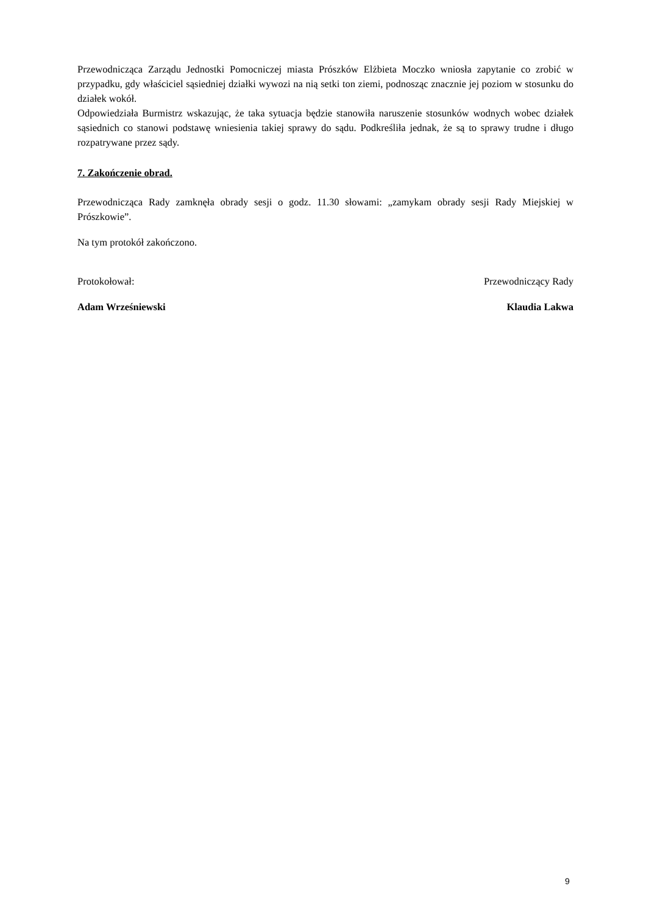Przewodnicząca Zarządu Jednostki Pomocniczej miasta Prószków Elżbieta Moczko wniosła zapytanie co zrobić w przypadku, gdy właściciel sąsiedniej działki wywozi na nią setki ton ziemi, podnosząc znacznie jej poziom w stosunku do działek wokół.
Odpowiedziała Burmistrz wskazując, że taka sytuacja będzie stanowiła naruszenie stosunków wodnych wobec działek sąsiednich co stanowi podstawę wniesienia takiej sprawy do sądu. Podkreśliła jednak, że są to sprawy trudne i długo rozpatrywane przez sądy.
7. Zakończenie obrad.
Przewodnicząca Rady zamknęła obrady sesji o godz. 11.30 słowami: „zamykam obrady sesji Rady Miejskiej w Prószkowie”.
Na tym protokół zakończono.
Protokołował: Przewodniczący Rady
Adam Wrześniewski Klaudia Lakwa
9